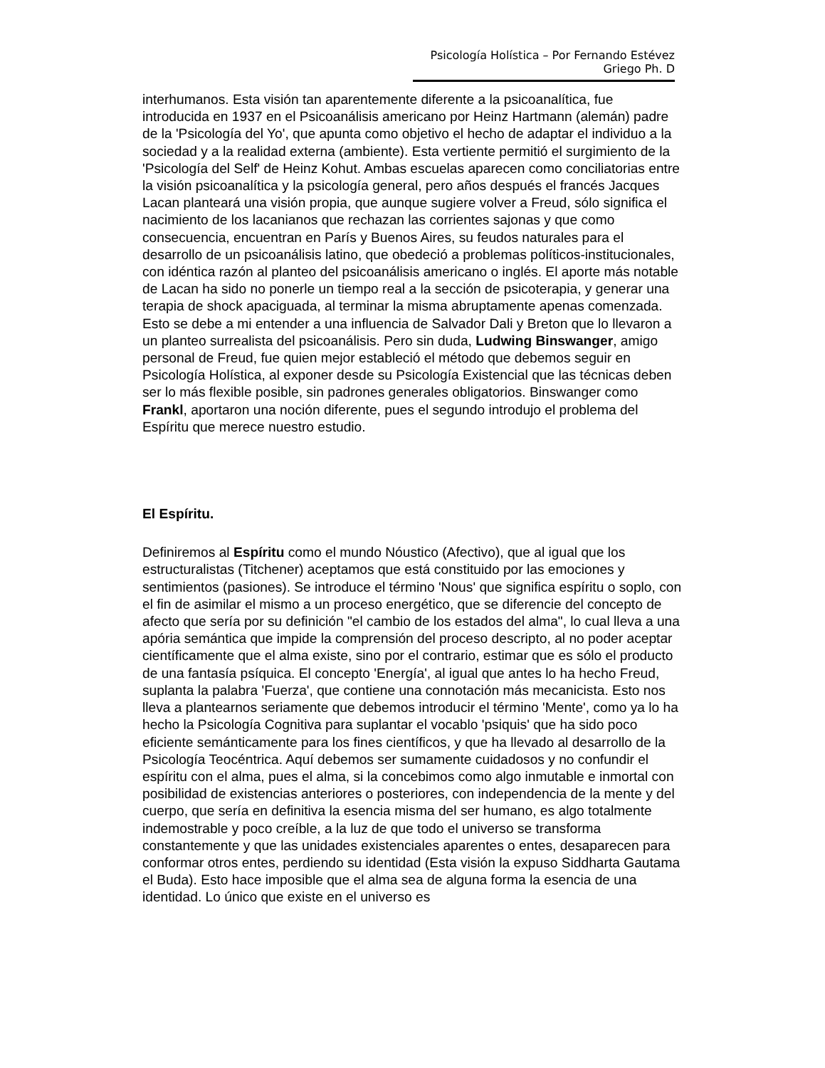Psicología Holística – Por Fernando Estévez Griego Ph. D
interhumanos. Esta visión tan aparentemente diferente a la psicoanalítica, fue introducida en 1937 en el Psicoanálisis americano por Heinz Hartmann (alemán) padre de la 'Psicología del Yo', que apunta como objetivo el hecho de adaptar el individuo a la sociedad y a la realidad externa (ambiente). Esta vertiente permitió el surgimiento de la 'Psicología del Self' de Heinz Kohut. Ambas escuelas aparecen como conciliatorias entre la visión psicoanalítica y la psicología general, pero años después el francés Jacques Lacan planteará una visión propia, que aunque sugiere volver a Freud, sólo significa el nacimiento de los lacanianos que rechazan las corrientes sajonas y que como consecuencia, encuentran en París y Buenos Aires, su feudos naturales para el desarrollo de un psicoanálisis latino, que obedeció a problemas políticos-institucionales, con idéntica razón al planteo del psicoanálisis americano o inglés. El aporte más notable de Lacan ha sido no ponerle un tiempo real a la sección de psicoterapia, y generar una terapia de shock apaciguada, al terminar la misma abruptamente apenas comenzada. Esto se debe a mi entender a una influencia de Salvador Dali y Breton que lo llevaron a un planteo surrealista del psicoanálisis. Pero sin duda, Ludwing Binswanger, amigo personal de Freud, fue quien mejor estableció el método que debemos seguir en Psicología Holística, al exponer desde su Psicología Existencial que las técnicas deben ser lo más flexible posible, sin padrones generales obligatorios. Binswanger como Frankl, aportaron una noción diferente, pues el segundo introdujo el problema del Espíritu que merece nuestro estudio.
El Espíritu.
Definiremos al Espíritu como el mundo Nóustico (Afectivo), que al igual que los estructuralistas (Titchener) aceptamos que está constituido por las emociones y sentimientos (pasiones). Se introduce el término 'Nous' que significa espíritu o soplo, con el fin de asimilar el mismo a un proceso energético, que se diferencie del concepto de afecto que sería por su definición "el cambio de los estados del alma", lo cual lleva a una apória semántica que impide la comprensión del proceso descripto, al no poder aceptar científicamente que el alma existe, sino por el contrario, estimar que es sólo el producto de una fantasía psíquica. El concepto 'Energía', al igual que antes lo ha hecho Freud, suplanta la palabra 'Fuerza', que contiene una connotación más mecanicista. Esto nos lleva a plantearnos seriamente que debemos introducir el término 'Mente', como ya lo ha hecho la Psicología Cognitiva para suplantar el vocablo 'psiquis' que ha sido poco eficiente semánticamente para los fines científicos, y que ha llevado al desarrollo de la Psicología Teocéntrica. Aquí debemos ser sumamente cuidadosos y no confundir el espíritu con el alma, pues el alma, si la concebimos como algo inmutable e inmortal con posibilidad de existencias anteriores o posteriores, con independencia de la mente y del cuerpo, que sería en definitiva la esencia misma del ser humano, es algo totalmente indemostrable y poco creíble, a la luz de que todo el universo se transforma constantemente y que las unidades existenciales aparentes o entes, desaparecen para conformar otros entes, perdiendo su identidad (Esta visión la expuso Siddharta Gautama el Buda). Esto hace imposible que el alma sea de alguna forma la esencia de una identidad. Lo único que existe en el universo es